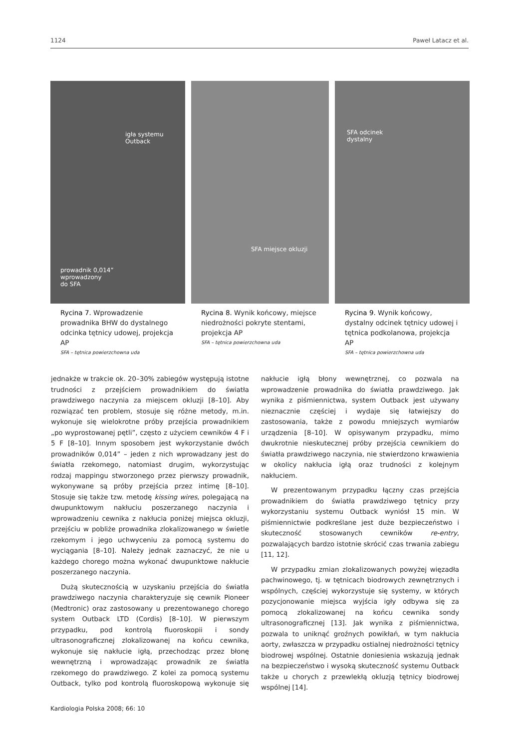1124 Paweł Latacz et al.
igła systemu
Outback
prowadnik 0,014”
wprowadzony
do SFA
Rycina 7. Wprowadzenie prowadnika BHW do dystalnego odcinka tętnicy udowej, projekcja AP
SFA – tętnica powierzchowna uda
SFA miejsce okluzji
Rycina 8. Wynik końcowy, miejsce niedrożności pokryte stentami, projekcja AP
SFA – tętnica powierzchowna uda
SFA odcinek
dystalny
Rycina 9. Wynik końcowy, dystalny odcinek tętnicy udowej i tętnica podkolanowa, projekcja AP
SFA – tętnica powierzchowna uda
jednakże w trakcie ok. 20–30% zabiegów występują istotne trudności z przejściem prowadnikiem do światła prawdziwego naczynia za miejscem okluzji [8–10]. Aby rozwiązać ten problem, stosuje się różne metody, m.in. wykonuje się wielokrotne próby przejścia prowadnikiem „po wyprostowanej pętli”, często z użyciem cewników 4 F i 5 F [8–10]. Innym sposobem jest wykorzystanie dwóch prowadników 0,014” – jeden z nich wprowadzany jest do światła rzekomego, natomiast drugim, wykorzystując rodzaj mappingu stworzonego przez pierwszy prowadnik, wykonywane są próby przejścia przez intimę [8–10]. Stosuje się także tzw. metodę kissing wires, polegającą na dwupunktowym nakłuciu poszerzanego naczynia i wprowadzeniu cewnika z nakłucia poniżej miejsca okluzji, przejściu w pobliże prowadnika zlokalizowanego w świetle rzekomym i jego uchwyceniu za pomocą systemu do wyciągania [8–10]. Należy jednak zaznaczyć, że nie u każdego chorego można wykonać dwupunktowe nakłucie poszerzanego naczynia.
Dużą skutecznością w uzyskaniu przejścia do światła prawdziwego naczynia charakteryzuje się cewnik Pioneer (Medtronic) oraz zastosowany u prezentowanego chorego system Outback LTD (Cordis) [8–10]. W pierwszym przypadku, pod kontrolą fluoroskopii i sondy ultrasonograficznej zlokalizowanej na końcu cewnika, wykonuje się nakłucie igłą, przechodząc przez błonę wewnętrzną i wprowadzając prowadnik ze światła rzekomego do prawdziwego. Z kolei za pomocą systemu Outback, tylko pod kontrolą fluoroskopową wykonuje się nakłucie igłą błony wewnętrznej, co pozwala na wprowadzenie prowadnika do światła prawdziwego. Jak wynika z piśmiennictwa, system Outback jest używany nieznacznie częściej i wydaje się łatwiejszy do zastosowania, także z powodu mniejszych wymiarów urządzenia [8–10]. W opisywanym przypadku, mimo dwukrotnie nieskutecznej próby przejścia cewnikiem do światła prawdziwego naczynia, nie stwierdzono krwawienia w okolicy nakłucia igłą oraz trudności z kolejnym nakłuciem.
W prezentowanym przypadku łączny czas przejścia prowadnikiem do światła prawdziwego tętnicy przy wykorzystaniu systemu Outback wyniósł 15 min. W piśmiennictwie podkreślane jest duże bezpieczeństwo i skuteczność stosowanych cewników re-entry, pozwalających bardzo istotnie skrócić czas trwania zabiegu [11, 12].
W przypadku zmian zlokalizowanych powyżej więzadła pachwinowego, tj. w tętnicach biodrowych zewnętrznych i wspólnych, częściej wykorzystuje się systemy, w których pozycjonowanie miejsca wyjścia igły odbywa się za pomocą zlokalizowanej na końcu cewnika sondy ultrasonograficznej [13]. Jak wynika z piśmiennictwa, pozwala to uniknąć groźnych powikłań, w tym nakłucia aorty, zwłaszcza w przypadku ostialnej niedrożności tętnicy biodrowej wspólnej. Ostatnie doniesienia wskazują jednak na bezpieczeństwo i wysoką skuteczność systemu Outback także u chorych z przewlekłą okluzją tętnicy biodrowej wspólnej [14].
Kardiologia Polska 2008; 66: 10